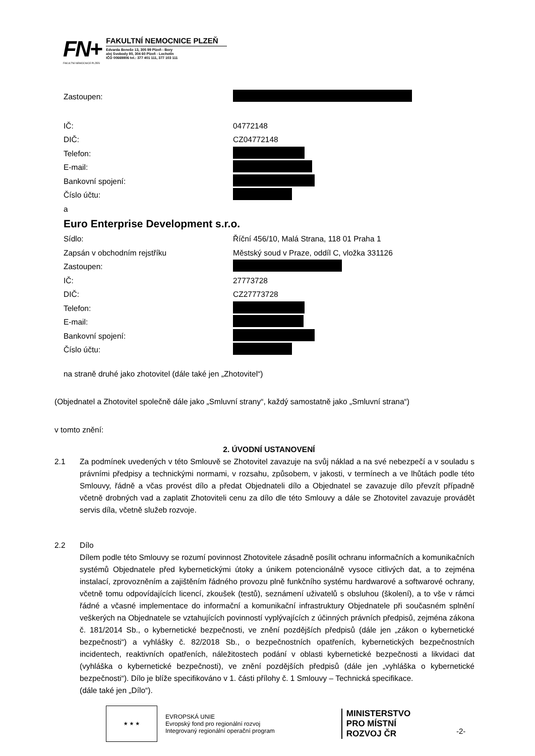FN+
FAKULTNÍ NEMOCNICE PLZEŇ
FAKULTNÍ NEMOCNICE PLZEŇ
Edvarda Beneše 13, 305 99 Plzeň - Bory
alej Svobody 80, 304 60 Plzeň - Lochotín
IČO 00669806 tel.: 377 401 111, 377 103 111
Zastoupen:
IČ:
04772148
DIČ:
CZ04772148
Telefon:
E-mail:
Bankovní spojení:
Číslo účtu:
a
Euro Enterprise Development s.r.o.
Sídlo:
Říční 456/10, Malá Strana, 118 01 Praha 1
Zapsán v obchodním rejstříku
Městský soud v Praze, oddíl C, vložka 331126
Zastoupen:
IČ:
27773728
DIČ:
CZ27773728
Telefon:
E-mail:
Bankovní spojení:
Číslo účtu:
na straně druhé jako zhotovitel (dále také jen „Zhotovitel“)
(Objednatel a Zhotovitel společně dále jako „Smluvní strany“, každý samostatně jako „Smluvní strana“)
v tomto znění:
2. ÚVODNÍ USTANOVENÍ
2.1 Za podmínek uvedených v této Smlouvě se Zhotovitel zavazuje na svůj náklad a na své nebezpečí a v souladu s právními předpisy a technickými normami, v rozsahu, způsobem, v jakosti, v termínech a ve lhůtách podle této Smlouvy, řádně a včas provést dílo a předat Objednateli dílo a Objednatel se zavazuje dílo převzít případně včetně drobných vad a zaplatit Zhotoviteli cenu za dílo dle této Smlouvy a dále se Zhotovitel zavazuje provádět servis díla, včetně služeb rozvoje.
2.2 Dílo
Dílem podle této Smlouvy se rozumí povinnost Zhotovitele zásadně posílit ochranu informačních a komunikačních systémů Objednatele před kybernetickými útoky a únikem potencionálně vysoce citlivých dat, a to zejména instalací, zprovozněním a zajištěním řádného provozu plně funkčního systému hardwarové a softwarové ochrany, včetně tomu odpovídajících licencí, zkoušek (testů), seznámení uživatelů s obsluhou (školení), a to vše v rámci řádné a včasné implementace do informační a komunikační infrastruktury Objednatele při současném splnění veškerých na Objednatele se vztahujících povinností vyplývajících z účinných právních předpisů, zejména zákona č. 181/2014 Sb., o kybernetické bezpečnosti, ve znění pozdějších předpisů (dále jen „zákon o kybernetické bezpečnosti“) a vyhlášky č. 82/2018 Sb., o bezpečnostních opatřeních, kybernetických bezpečnostních incidentech, reaktivních opatřeních, náležitostech podání v oblasti kybernetické bezpečnosti a likvidaci dat (vyhláška o kybernetické bezpečnosti), ve znění pozdějších předpisů (dále jen „vyhláška o kybernetické bezpečnosti“). Dílo je blíže specifikováno v 1. části přílohy č. 1 Smlouvy – Technická specifikace.
(dále také jen „Dílo“).
★ ★ ★
EVROPSKÁ UNIE
Evropský fond pro regionální rozvoj
Integrovaný regionální operační program
MINISTERSTVO
PRO MÍSTNÍ
ROZVOJ ČR
-2-